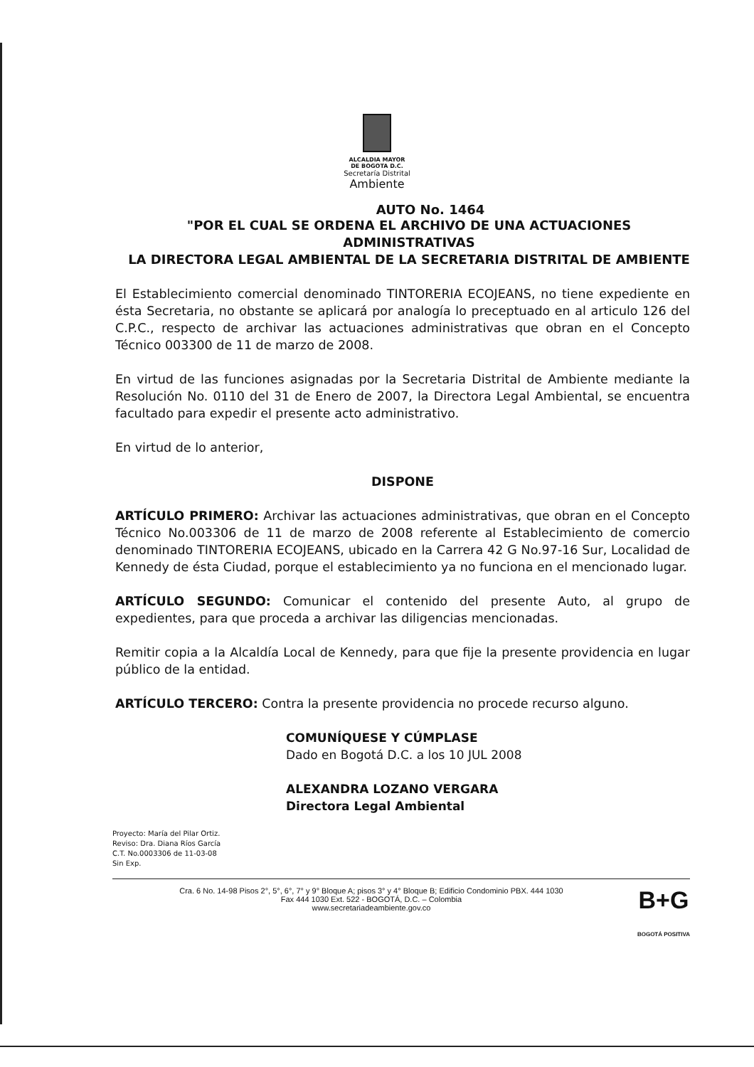ALCALDIA MAYOR
DE BOGOTA D.C.
Secretaría Distrital
Ambiente
AUTO No. 1464
"POR EL CUAL SE ORDENA EL ARCHIVO DE UNA ACTUACIONES ADMINISTRATIVAS
LA DIRECTORA LEGAL AMBIENTAL DE LA SECRETARIA DISTRITAL DE AMBIENTE
El Establecimiento comercial denominado TINTORERIA ECOJEANS, no tiene expediente en ésta Secretaria, no obstante se aplicará por analogía lo preceptuado en al articulo 126 del C.P.C., respecto de archivar las actuaciones administrativas que obran en el Concepto Técnico 003300 de 11 de marzo de 2008.
En virtud de las funciones asignadas por la Secretaria Distrital de Ambiente mediante la Resolución No. 0110 del 31 de Enero de 2007, la Directora Legal Ambiental, se encuentra facultado para expedir el presente acto administrativo.
En virtud de lo anterior,
DISPONE
ARTÍCULO PRIMERO: Archivar las actuaciones administrativas, que obran en el Concepto Técnico No.003306 de 11 de marzo de 2008 referente al Establecimiento de comercio denominado TINTORERIA ECOJEANS, ubicado en la Carrera 42 G No.97-16 Sur, Localidad de Kennedy de ésta Ciudad, porque el establecimiento ya no funciona en el mencionado lugar.
ARTÍCULO SEGUNDO: Comunicar el contenido del presente Auto, al grupo de expedientes, para que proceda a archivar las diligencias mencionadas.
Remitir copia a la Alcaldía Local de Kennedy, para que fije la presente providencia en lugar público de la entidad.
ARTÍCULO TERCERO: Contra la presente providencia no procede recurso alguno.
COMUNÍQUESE Y CÚMPLASE
Dado en Bogotá D.C. a los 10 JUL 2008
ALEXANDRA LOZANO VERGARA
Directora Legal Ambiental
Proyecto: María del Pilar Ortiz.
Reviso: Dra. Diana Ríos García
C.T. No.0003306 de 11-03-08
Sin Exp.
Cra. 6 No. 14-98 Pisos 2°, 5°, 6°, 7° y 9° Bloque A; pisos 3° y 4° Bloque B; Edificio Condominio PBX. 444 1030
Fax 444 1030 Ext. 522 - BOGOTÁ, D.C. – Colombia
www.secretariadeambiente.gov.co
B+G
BOGOTÁ POSITIVA